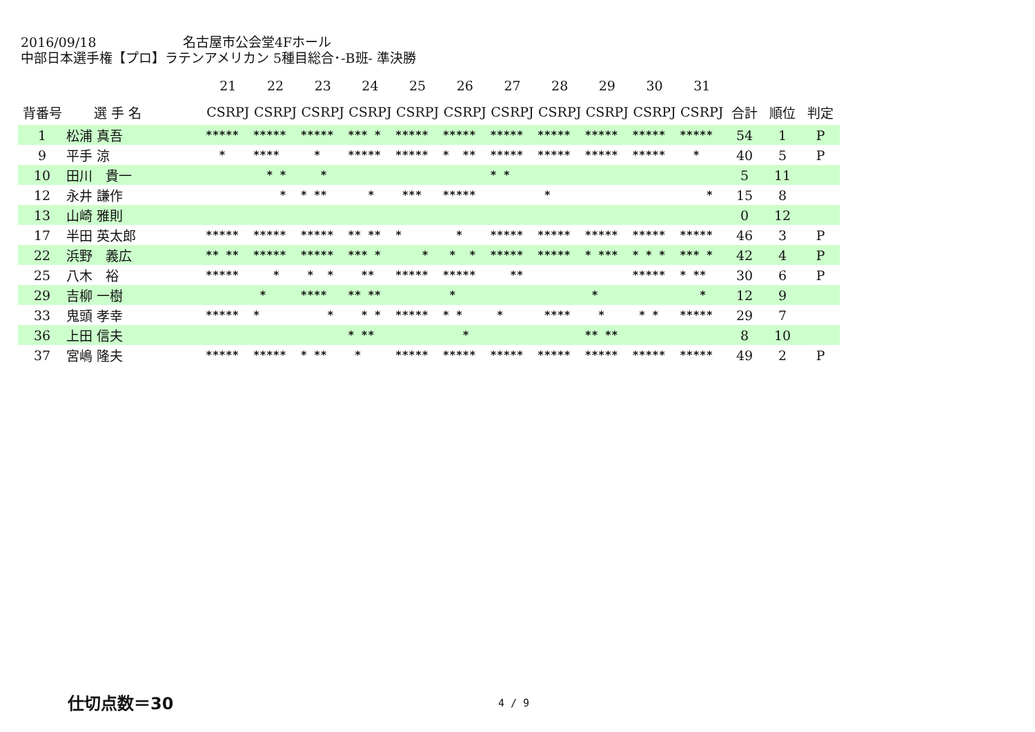2016/09/18 名古屋市公会堂4Fホール
中部日本選手権【プロ】ラテンアメリカン 5種目総合･-B班- 準決勝
| | | | 21 | 22 | 23 | 24 | 25 | 26 | 27 | 28 | 29 | 30 | 31 | | | |
| --- | --- | --- | --- | --- | --- | --- | --- | --- | --- | --- | --- | --- | --- | --- | --- | --- |
| 背番号 | 選 手 名 | | CSRPJ | CSRPJ | CSRPJ | CSRPJ | CSRPJ | CSRPJ | CSRPJ | CSRPJ | CSRPJ | CSRPJ | CSRPJ | 合計 | 順位 | 判定 |
| 1 | 松浦 真吾 | | ***** | ***** | ***** | *** * | ***** | ***** | ***** | ***** | ***** | ***** | ***** | 54 | 1 | P |
| 9 | 平手 涼 | | * | **** | * | ***** | ***** | * ** | ***** | ***** | ***** | ***** | * | 40 | 5 | P |
| 10 | 田川 貴一 | | | * * | * | | | | * * | | | | | 5 | 11 | |
| 12 | 永井 謙作 | | | * | * ** | * | *** | ***** | | * | | | * | 15 | 8 | |
| 13 | 山崎 雅則 | | | | | | | | | | | | | 0 | 12 | |
| 17 | 半田 英太郎 | | ***** | ***** | ***** | ** ** | * | * | ***** | ***** | ***** | ***** | ***** | 46 | 3 | P |
| 22 | 浜野 義広 | | ** ** | ***** | ***** | *** * | * | * * | ***** | ***** | * *** | * * * | *** * | 42 | 4 | P |
| 25 | 八木 裕 | | ***** | * | * * | ** | ***** | ***** | ** | | | ***** | * ** | 30 | 6 | P |
| 29 | 吉柳 一樹 | | | * | **** | ** ** | | * | | | * | | * | 12 | 9 | |
| 33 | 鬼頭 孝幸 | | ***** | * | * | * * | ***** | * * | * | **** | * | * * | ***** | 29 | 7 | |
| 36 | 上田 信夫 | | | | | * ** | | * | | | ** ** | | | 8 | 10 | |
| 37 | 宮嶋 隆夫 | | ***** | ***** | * ** | * | ***** | ***** | ***** | ***** | ***** | ***** | ***** | 49 | 2 | P |
仕切点数＝30 4 / 9